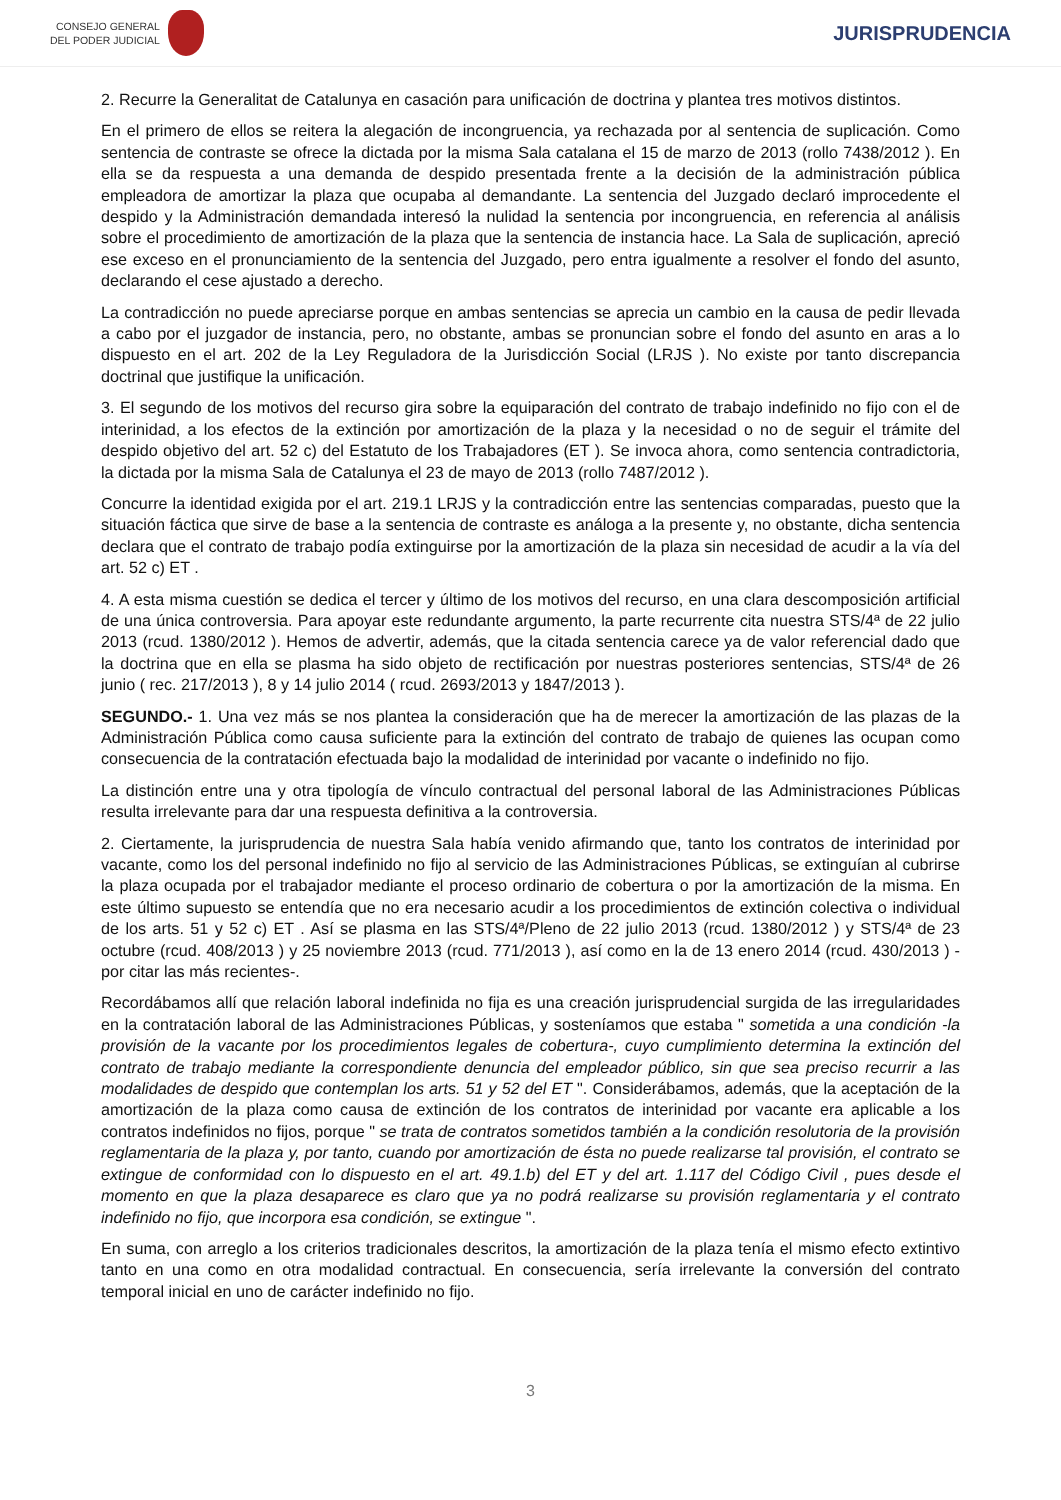CONSEJO GENERAL
DEL PODER JUDICIAL
JURISPRUDENCIA
2. Recurre la Generalitat de Catalunya en casación para unificación de doctrina y plantea tres motivos distintos.
En el primero de ellos se reitera la alegación de incongruencia, ya rechazada por al sentencia de suplicación. Como sentencia de contraste se ofrece la dictada por la misma Sala catalana el 15 de marzo de 2013 (rollo 7438/2012 ). En ella se da respuesta a una demanda de despido presentada frente a la decisión de la administración pública empleadora de amortizar la plaza que ocupaba al demandante. La sentencia del Juzgado declaró improcedente el despido y la Administración demandada interesó la nulidad la sentencia por incongruencia, en referencia al análisis sobre el procedimiento de amortización de la plaza que la sentencia de instancia hace. La Sala de suplicación, apreció ese exceso en el pronunciamiento de la sentencia del Juzgado, pero entra igualmente a resolver el fondo del asunto, declarando el cese ajustado a derecho.
La contradicción no puede apreciarse porque en ambas sentencias se aprecia un cambio en la causa de pedir llevada a cabo por el juzgador de instancia, pero, no obstante, ambas se pronuncian sobre el fondo del asunto en aras a lo dispuesto en el art. 202 de la Ley Reguladora de la Jurisdicción Social (LRJS ). No existe por tanto discrepancia doctrinal que justifique la unificación.
3. El segundo de los motivos del recurso gira sobre la equiparación del contrato de trabajo indefinido no fijo con el de interinidad, a los efectos de la extinción por amortización de la plaza y la necesidad o no de seguir el trámite del despido objetivo del art. 52 c) del Estatuto de los Trabajadores (ET ). Se invoca ahora, como sentencia contradictoria, la dictada por la misma Sala de Catalunya el 23 de mayo de 2013 (rollo 7487/2012 ).
Concurre la identidad exigida por el art. 219.1 LRJS y la contradicción entre las sentencias comparadas, puesto que la situación fáctica que sirve de base a la sentencia de contraste es análoga a la presente y, no obstante, dicha sentencia declara que el contrato de trabajo podía extinguirse por la amortización de la plaza sin necesidad de acudir a la vía del art. 52 c) ET .
4. A esta misma cuestión se dedica el tercer y último de los motivos del recurso, en una clara descomposición artificial de una única controversia. Para apoyar este redundante argumento, la parte recurrente cita nuestra STS/4ª de 22 julio 2013 (rcud. 1380/2012 ). Hemos de advertir, además, que la citada sentencia carece ya de valor referencial dado que la doctrina que en ella se plasma ha sido objeto de rectificación por nuestras posteriores sentencias, STS/4ª de 26 junio ( rec. 217/2013 ), 8 y 14 julio 2014 ( rcud. 2693/2013 y 1847/2013 ).
SEGUNDO.- 1. Una vez más se nos plantea la consideración que ha de merecer la amortización de las plazas de la Administración Pública como causa suficiente para la extinción del contrato de trabajo de quienes las ocupan como consecuencia de la contratación efectuada bajo la modalidad de interinidad por vacante o indefinido no fijo.
La distinción entre una y otra tipología de vínculo contractual del personal laboral de las Administraciones Públicas resulta irrelevante para dar una respuesta definitiva a la controversia.
2. Ciertamente, la jurisprudencia de nuestra Sala había venido afirmando que, tanto los contratos de interinidad por vacante, como los del personal indefinido no fijo al servicio de las Administraciones Públicas, se extinguían al cubrirse la plaza ocupada por el trabajador mediante el proceso ordinario de cobertura o por la amortización de la misma. En este último supuesto se entendía que no era necesario acudir a los procedimientos de extinción colectiva o individual de los arts. 51 y 52 c) ET . Así se plasma en las STS/4ª/Pleno de 22 julio 2013 (rcud. 1380/2012 ) y STS/4ª de 23 octubre (rcud. 408/2013 ) y 25 noviembre 2013 (rcud. 771/2013 ), así como en la de 13 enero 2014 (rcud. 430/2013 ) -por citar las más recientes-.
Recordábamos allí que relación laboral indefinida no fija es una creación jurisprudencial surgida de las irregularidades en la contratación laboral de las Administraciones Públicas, y sosteníamos que estaba " sometida a una condición -la provisión de la vacante por los procedimientos legales de cobertura-, cuyo cumplimiento determina la extinción del contrato de trabajo mediante la correspondiente denuncia del empleador público, sin que sea preciso recurrir a las modalidades de despido que contemplan los arts. 51 y 52 del ET ". Considerábamos, además, que la aceptación de la amortización de la plaza como causa de extinción de los contratos de interinidad por vacante era aplicable a los contratos indefinidos no fijos, porque " se trata de contratos sometidos también a la condición resolutoria de la provisión reglamentaria de la plaza y, por tanto, cuando por amortización de ésta no puede realizarse tal provisión, el contrato se extingue de conformidad con lo dispuesto en el art. 49.1.b) del ET y del art. 1.117 del Código Civil , pues desde el momento en que la plaza desaparece es claro que ya no podrá realizarse su provisión reglamentaria y el contrato indefinido no fijo, que incorpora esa condición, se extingue ".
En suma, con arreglo a los criterios tradicionales descritos, la amortización de la plaza tenía el mismo efecto extintivo tanto en una como en otra modalidad contractual. En consecuencia, sería irrelevante la conversión del contrato temporal inicial en uno de carácter indefinido no fijo.
3